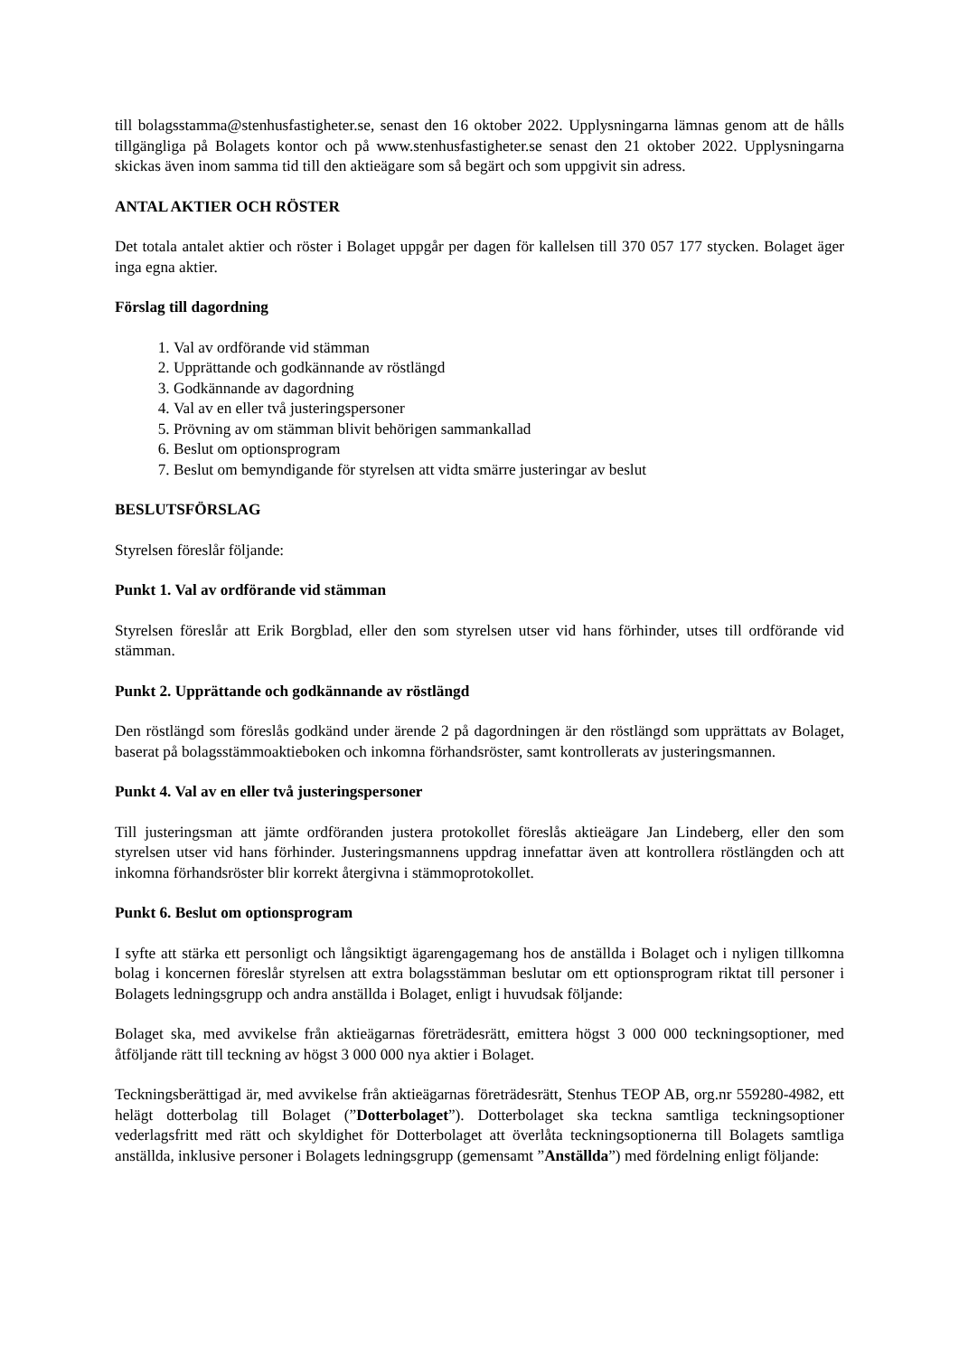till bolagsstamma@stenhusfastigheter.se, senast den 16 oktober 2022. Upplysningarna lämnas genom att de hålls tillgängliga på Bolagets kontor och på www.stenhusfastigheter.se senast den 21 oktober 2022. Upplysningarna skickas även inom samma tid till den aktieägare som så begärt och som uppgivit sin adress.
ANTAL AKTIER OCH RÖSTER
Det totala antalet aktier och röster i Bolaget uppgår per dagen för kallelsen till 370 057 177 stycken. Bolaget äger inga egna aktier.
Förslag till dagordning
1. Val av ordförande vid stämman
2. Upprättande och godkännande av röstlängd
3. Godkännande av dagordning
4. Val av en eller två justeringspersoner
5. Prövning av om stämman blivit behörigen sammankallad
6. Beslut om optionsprogram
7. Beslut om bemyndigande för styrelsen att vidta smärre justeringar av beslut
BESLUTSFÖRSLAG
Styrelsen föreslår följande:
Punkt 1. Val av ordförande vid stämman
Styrelsen föreslår att Erik Borgblad, eller den som styrelsen utser vid hans förhinder, utses till ordförande vid stämman.
Punkt 2. Upprättande och godkännande av röstlängd
Den röstlängd som föreslås godkänd under ärende 2 på dagordningen är den röstlängd som upprättats av Bolaget, baserat på bolagsstämmoaktieboken och inkomna förhandsröster, samt kontrollerats av justeringsmannen.
Punkt 4. Val av en eller två justeringspersoner
Till justeringsman att jämte ordföranden justera protokollet föreslås aktieägare Jan Lindeberg, eller den som styrelsen utser vid hans förhinder. Justeringsmannens uppdrag innefattar även att kontrollera röstlängden och att inkomna förhandsröster blir korrekt återgivna i stämmoprotokollet.
Punkt 6. Beslut om optionsprogram
I syfte att stärka ett personligt och långsiktigt ägarengagemang hos de anställda i Bolaget och i nyligen tillkomna bolag i koncernen föreslår styrelsen att extra bolagsstämman beslutar om ett optionsprogram riktat till personer i Bolagets ledningsgrupp och andra anställda i Bolaget, enligt i huvudsak följande:
Bolaget ska, med avvikelse från aktieägarnas företrädesrätt, emittera högst 3 000 000 teckningsoptioner, med åtföljande rätt till teckning av högst 3 000 000 nya aktier i Bolaget.
Teckningsberättigad är, med avvikelse från aktieägarnas företrädesrätt, Stenhus TEOP AB, org.nr 559280-4982, ett helägt dotterbolag till Bolaget (”Dotterbolaget”). Dotterbolaget ska teckna samtliga teckningsoptioner vederlagsfritt med rätt och skyldighet för Dotterbolaget att överlåta teckningsoptionerna till Bolagets samtliga anställda, inklusive personer i Bolagets ledningsgrupp (gemensamt ”Anställda”) med fördelning enligt följande: